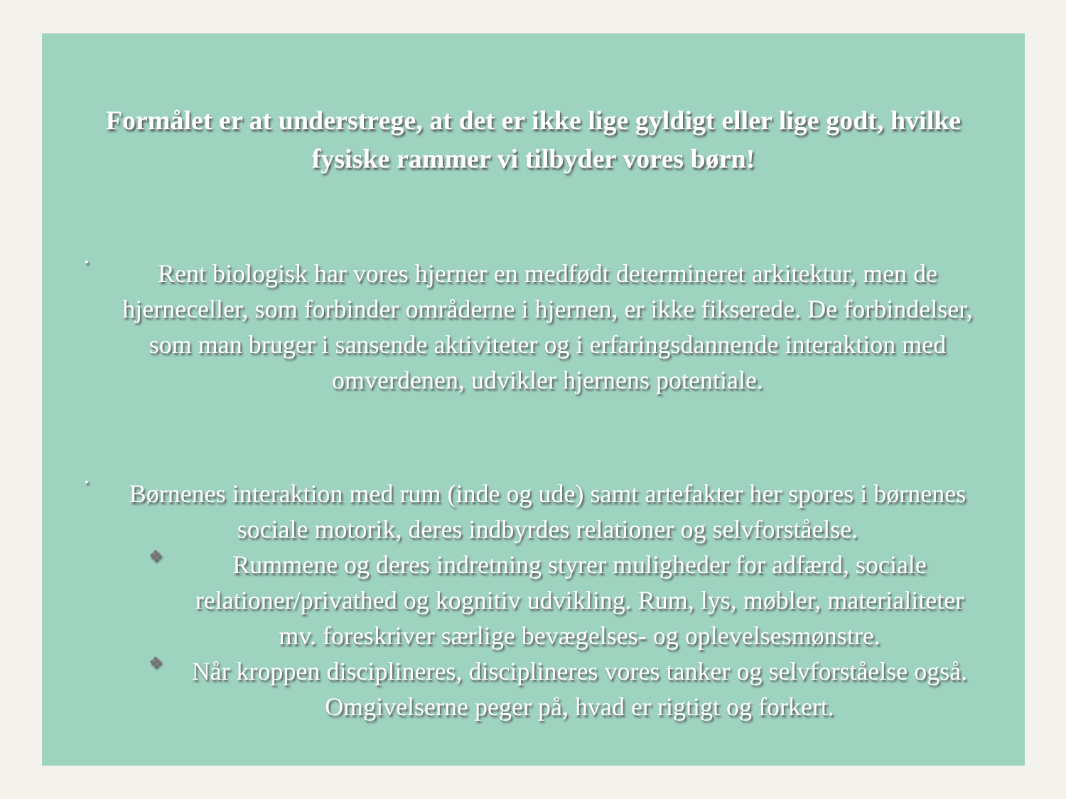Formålet er at understrege, at det er ikke lige gyldigt eller lige godt, hvilke fysiske rammer vi tilbyder vores børn!
•
Rent biologisk har vores hjerner en medfødt determineret arkitektur, men de hjerneceller, som forbinder områderne i hjernen, er ikke fikserede. De forbindelser, som man bruger i sansende aktiviteter og i erfaringsdannende interaktion med omverdenen, udvikler hjernens potentiale.
•
Børnenes interaktion med rum (inde og ude) samt artefakter her spores i børnenes sociale motorik, deres indbyrdes relationer og selvforståelse.
❖
Rummene og deres indretning styrer muligheder for adfærd, sociale relationer/privathed og kognitiv udvikling. Rum, lys, møbler, materialiteter mv. foreskriver særlige bevægelses- og oplevelsesmønstre.
❖
Når kroppen disciplineres, disciplineres vores tanker og selvforståelse også. Omgivelserne peger på, hvad er rigtigt og forkert.